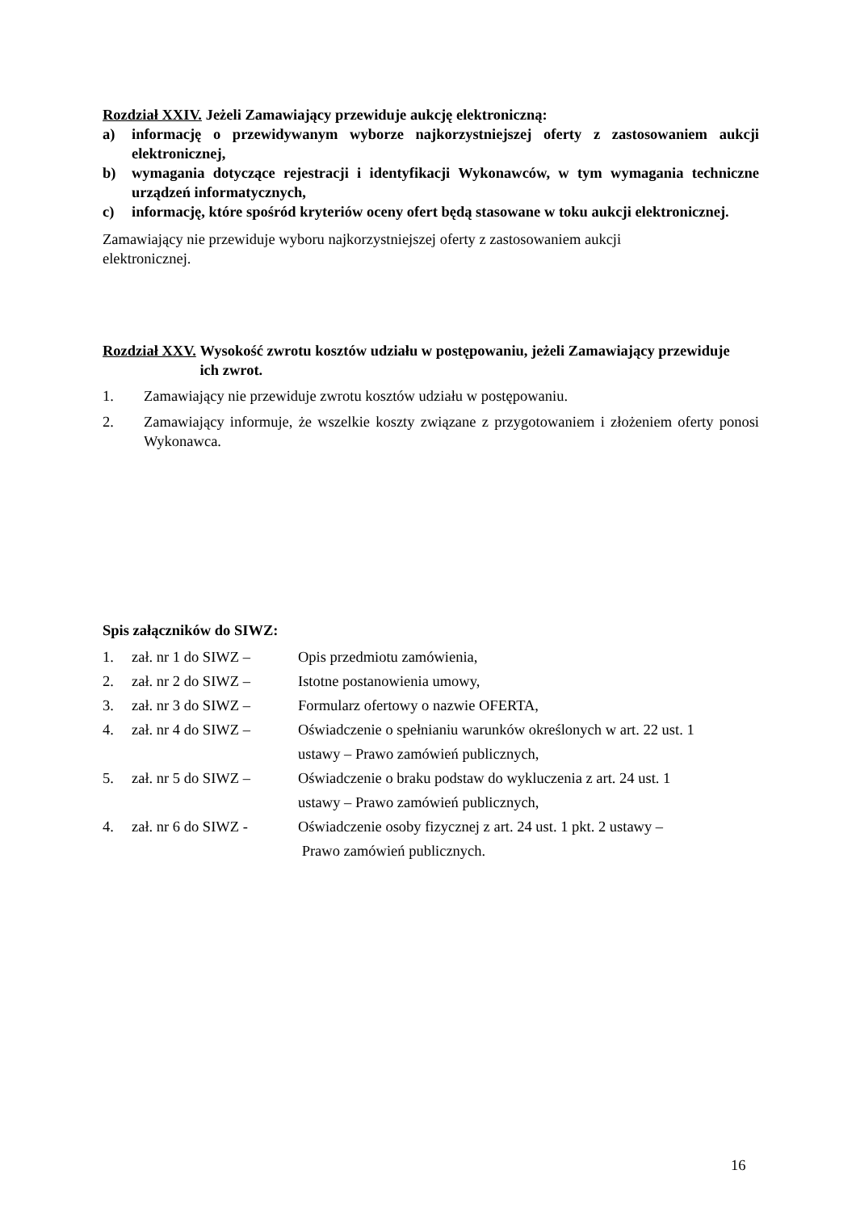Rozdział XXIV. Jeżeli Zamawiający przewiduje aukcję elektroniczną:
a) informację o przewidywanym wyborze najkorzystniejszej oferty z zastosowaniem aukcji elektronicznej,
b) wymagania dotyczące rejestracji i identyfikacji Wykonawców, w tym wymagania techniczne urządzeń informatycznych,
c) informację, które spośród kryteriów oceny ofert będą stasowane w toku aukcji elektronicznej.
Zamawiający nie przewiduje wyboru najkorzystniejszej oferty z zastosowaniem aukcji
elektronicznej.
Rozdział XXV. Wysokość zwrotu kosztów udziału w postępowaniu, jeżeli Zamawiający przewiduje ich zwrot.
1. Zamawiający nie przewiduje zwrotu kosztów udziału w postępowaniu.
2. Zamawiający informuje, że wszelkie koszty związane z przygotowaniem i złożeniem oferty ponosi Wykonawca.
Spis załączników do SIWZ:
| 1. | zał. nr 1 do SIWZ – | Opis przedmiotu zamówienia, |
| 2. | zał. nr 2 do SIWZ – | Istotne postanowienia umowy, |
| 3. | zał. nr 3 do SIWZ – | Formularz ofertowy o nazwie OFERTA, |
| 4. | zał. nr 4 do SIWZ – | Oświadczenie o spełnianiu warunków określonych w art. 22 ust. 1 ustawy – Prawo zamówień publicznych, |
| 5. | zał. nr 5 do SIWZ – | Oświadczenie o braku podstaw do wykluczenia z art. 24 ust. 1 ustawy – Prawo zamówień publicznych, |
| 4. | zał. nr 6 do SIWZ - | Oświadczenie osoby fizycznej z art. 24 ust. 1 pkt. 2 ustawy – Prawo zamówień publicznych. |
16